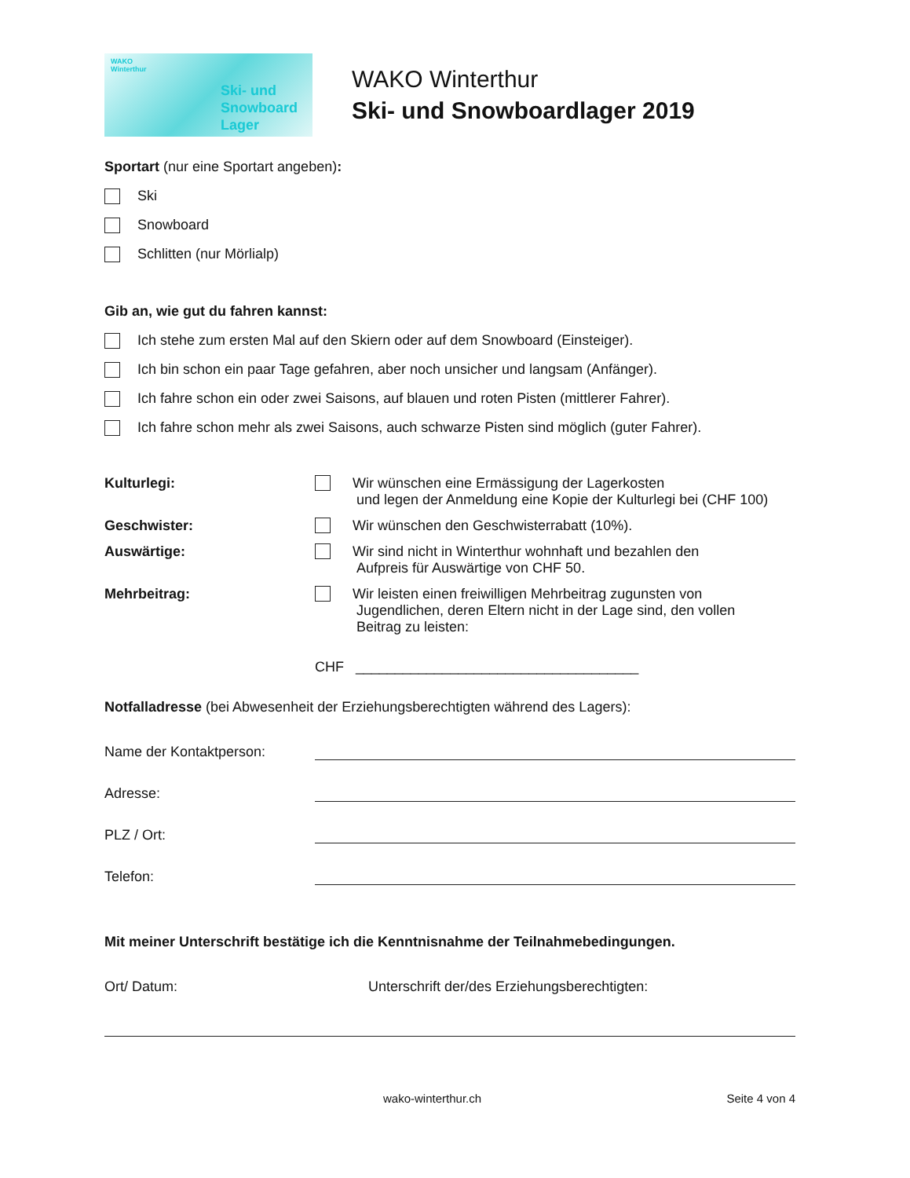WAKO
Winterthur
Ski- und
Snowboard
Lager
WAKO Winterthur
Ski- und Snowboardlager 2019
Sportart (nur eine Sportart angeben):
Ski
Snowboard
Schlitten (nur Mörlialp)
Gib an, wie gut du fahren kannst:
Ich stehe zum ersten Mal auf den Skiern oder auf dem Snowboard (Einsteiger).
Ich bin schon ein paar Tage gefahren, aber noch unsicher und langsam (Anfänger).
Ich fahre schon ein oder zwei Saisons, auf blauen und roten Pisten (mittlerer Fahrer).
Ich fahre schon mehr als zwei Saisons, auch schwarze Pisten sind möglich (guter Fahrer).
Kulturlegi: Wir wünschen eine Ermässigung der Lagerkosten
und legen der Anmeldung eine Kopie der Kulturlegi bei (CHF 100)
Geschwister: Wir wünschen den Geschwisterrabatt (10%).
Auswärtige: Wir sind nicht in Winterthur wohnhaft und bezahlen den
Aufpreis für Auswärtige von CHF 50.
Mehrbeitrag: Wir leisten einen freiwilligen Mehrbeitrag zugunsten von
Jugendlichen, deren Eltern nicht in der Lage sind, den vollen
Beitrag zu leisten:
CHF ____________________________________
Notfalladresse (bei Abwesenheit der Erziehungsberechtigten während des Lagers):
Name der Kontaktperson:
Adresse:
PLZ / Ort:
Telefon:
Mit meiner Unterschrift bestätige ich die Kenntnisnahme der Teilnahmebedingungen.
Ort/ Datum: Unterschrift der/des Erziehungsberechtigten:
wako-winterthur.ch Seite 4 von 4